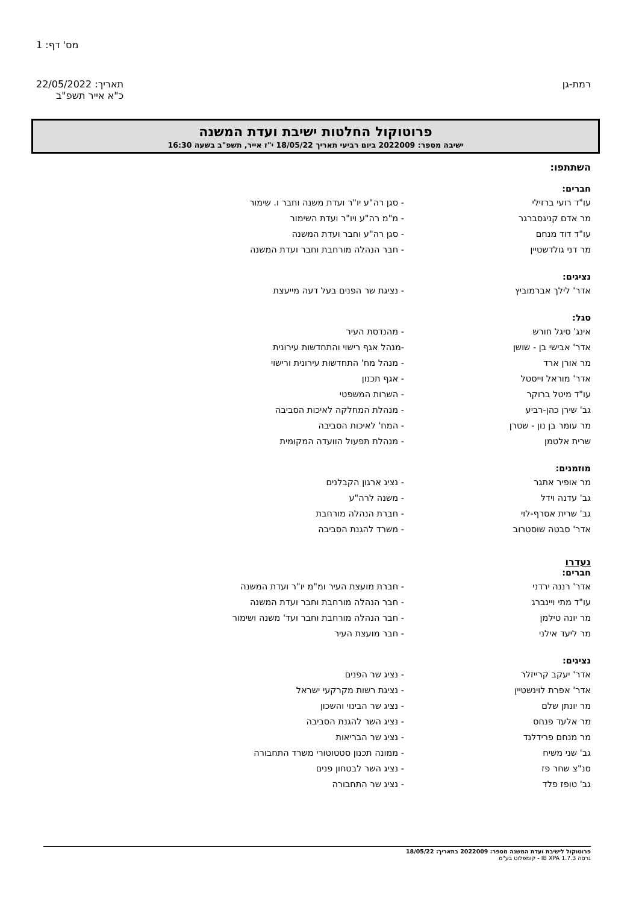מס' דף: 1
רמת-גן תאריך: 22/05/2022
כ"א אייר תשפ"ב
פרוטוקול החלטות ישיבת ועדת המשנה
ישיבה מספר: 2022009 ביום רביעי תאריך 18/05/22 י"ז אייר, תשפ"ב בשעה 16:30
השתתפו:
חברים:
עו"ד רועי ברזילי - סגן רה"ע יו"ר ועדת משנה וחבר ו. שימור
מר אדם קניגסברגר - מ"מ רה"ע ויו"ר ועדת השימור
עו"ד דוד מנחם - סגן רה"ע וחבר ועדת המשנה
מר דני גולדשטיין - חבר הנהלה מורחבת וחבר ועדת המשנה
נציגים:
אדר' לילך אברמוביץ - נציגת שר הפנים בעל דעה מייעצת
סגל:
אינג' סיגל חורש - מהנדסת העיר
אדר' אבישי בן - שושן -מנהל אגף רישוי והתחדשות עירונית
מר אורן ארד - מנהל מח' התחדשות עירונית ורישוי
אדר' מוראל וייסטל - אגף תכנון
עו"ד מיטל ברוקר - השרות המשפטי
גב' שירן כהן-רביע - מנהלת המחלקה לאיכות הסביבה
מר עומר בן נון - שטרן - המח' לאיכות הסביבה
שרית אלטמן - מנהלת תפעול הוועדה המקומית
מוזמנים:
מר אופיר אתגר - נציג ארגון הקבלנים
גב' עדנה וידל - משנה לרה"ע
גב' שרית אסרף-לוי - חברת הנהלה מורחבת
אדר' סבטה שוסטרוב - משרד להגנת הסביבה
נעדרו
חברים:
אדר' רננה ירדני - חברת מועצת העיר ומ"מ יו"ר ועדת המשנה
עו"ד מתי ויינברג - חבר הנהלה מורחבת וחבר ועדת המשנה
מר יונה טילמן - חבר הנהלה מורחבת וחבר ועד' משנה ושימור
מר ליעד אילני - חבר מועצת העיר
נציגים:
אדר' יעקב קרייזלר - נציג שר הפנים
אדר' אפרת לוינשטיין - נציגת רשות מקרקעי ישראל
מר יונתן שלם - נציג שר הבינוי והשכון
מר אלעד פנחס - נציג השר להגנת הסביבה
מר מנחם פרידלנד - נציג שר הבריאות
גב' שני משיח - ממונה תכנון סטטוטורי משרד התחבורה
סנ"צ שחר פז - נציג השר לבטחון פנים
גב' טופז פלד - נציג שר התחבורה
פרוטוקול לישיבת ועדת המשנה מספר: 2022009 בתאריך: 18/05/22
גרסה IB XPA 1.7.3 - קומפלוט בע"מ